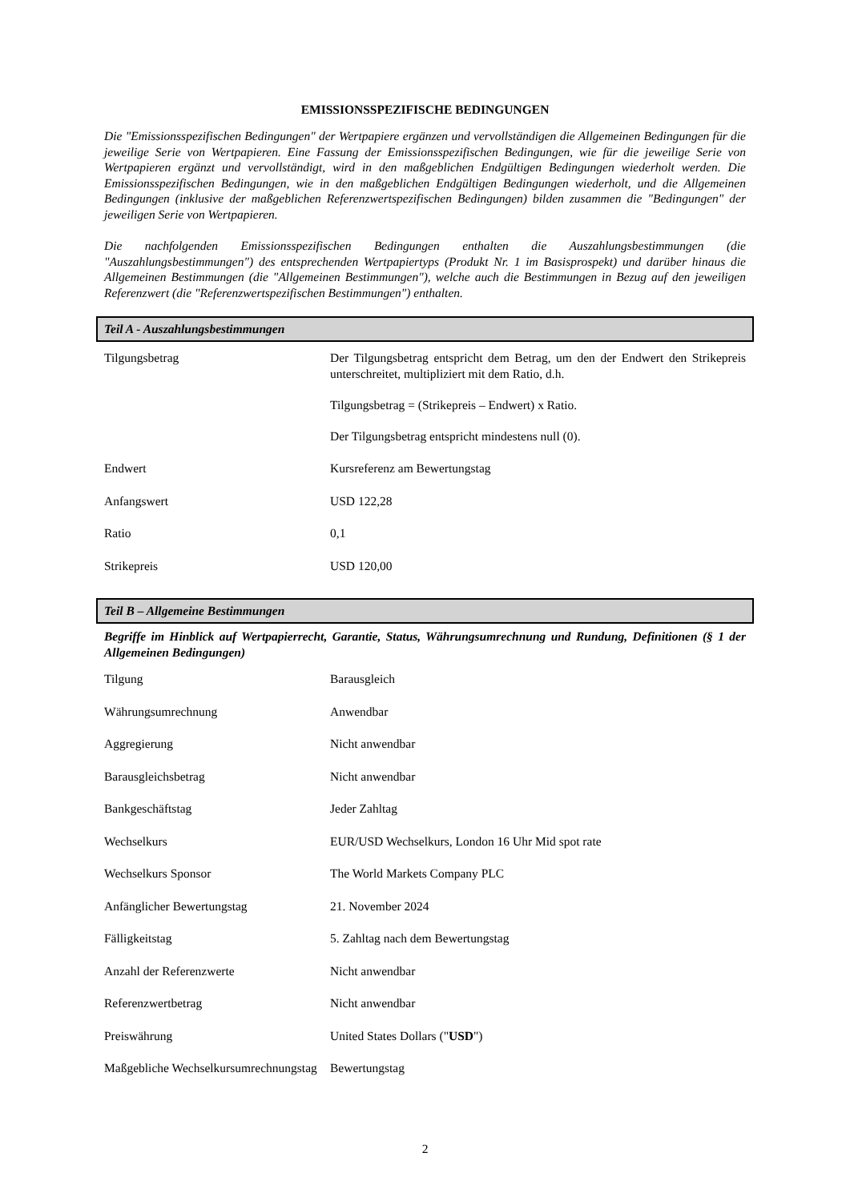EMISSIONSSPEZIFISCHE BEDINGUNGEN
Die "Emissionsspezifischen Bedingungen" der Wertpapiere ergänzen und vervollständigen die Allgemeinen Bedingungen für die jeweilige Serie von Wertpapieren. Eine Fassung der Emissionsspezifischen Bedingungen, wie für die jeweilige Serie von Wertpapieren ergänzt und vervollständigt, wird in den maßgeblichen Endgültigen Bedingungen wiederholt werden. Die Emissionsspezifischen Bedingungen, wie in den maßgeblichen Endgültigen Bedingungen wiederholt, und die Allgemeinen Bedingungen (inklusive der maßgeblichen Referenzwertspezifischen Bedingungen) bilden zusammen die "Bedingungen" der jeweiligen Serie von Wertpapieren.
Die nachfolgenden Emissionsspezifischen Bedingungen enthalten die Auszahlungsbestimmungen (die "Auszahlungsbestimmungen") des entsprechenden Wertpapiertyps (Produkt Nr. 1 im Basisprospekt) und darüber hinaus die Allgemeinen Bestimmungen (die "Allgemeinen Bestimmungen"), welche auch die Bestimmungen in Bezug auf den jeweiligen Referenzwert (die "Referenzwertspezifischen Bestimmungen") enthalten.
Teil A - Auszahlungsbestimmungen
| Tilgungsbetrag | Der Tilgungsbetrag entspricht dem Betrag, um den der Endwert den Strikepreis unterschreitet, multipliziert mit dem Ratio, d.h. Tilgungsbetrag = (Strikepreis – Endwert) x Ratio. Der Tilgungsbetrag entspricht mindestens null (0). |
| Endwert | Kursreferenz am Bewertungstag |
| Anfangswert | USD 122,28 |
| Ratio | 0,1 |
| Strikepreis | USD 120,00 |
Teil B – Allgemeine Bestimmungen
Begriffe im Hinblick auf Wertpapierrecht, Garantie, Status, Währungsumrechnung und Rundung, Definitionen (§ 1 der Allgemeinen Bedingungen)
| Tilgung | Barausgleich |
| Währungsumrechnung | Anwendbar |
| Aggregierung | Nicht anwendbar |
| Barausgleichsbetrag | Nicht anwendbar |
| Bankgeschäftstag | Jeder Zahltag |
| Wechselkurs | EUR/USD Wechselkurs, London 16 Uhr Mid spot rate |
| Wechselkurs Sponsor | The World Markets Company PLC |
| Anfänglicher Bewertungstag | 21. November 2024 |
| Fälligkeitstag | 5. Zahltag nach dem Bewertungstag |
| Anzahl der Referenzwerte | Nicht anwendbar |
| Referenzwertbetrag | Nicht anwendbar |
| Preiswährung | United States Dollars (" USD ") |
| Maßgebliche Wechselkursumrechnungstag | Bewertungstag |
2